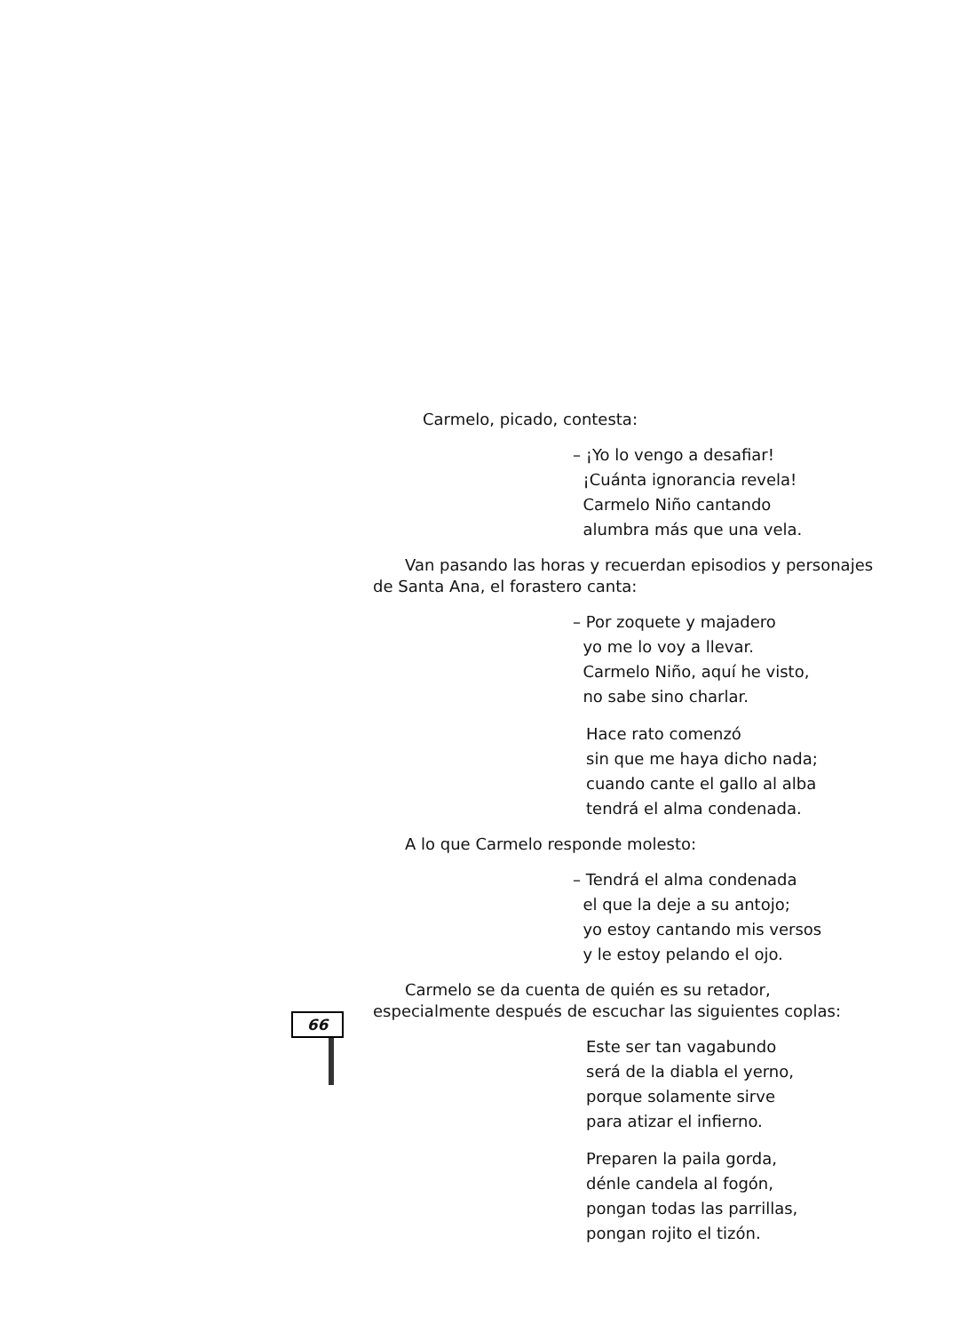Carmelo, picado, contesta:
– ¡Yo lo vengo a desafiar!
¡Cuánta ignorancia revela!
Carmelo Niño cantando
alumbra más que una vela.
Van pasando las horas y recuerdan episodios y personajes de Santa Ana, el forastero canta:
– Por zoquete y majadero
yo me lo voy a llevar.
Carmelo Niño, aquí he visto,
no sabe sino charlar.
Hace rato comenzó
sin que me haya dicho nada;
cuando cante el gallo al alba
tendrá el alma condenada.
A lo que Carmelo responde molesto:
– Tendrá el alma condenada
el que la deje a su antojo;
yo estoy cantando mis versos
y le estoy pelando el ojo.
Carmelo se da cuenta de quién es su retador, especialmente después de escuchar las siguientes coplas:
Este ser tan vagabundo
será de la diabla el yerno,
porque solamente sirve
para atizar el infierno.
Preparen la paila gorda,
dénle candela al fogón,
pongan todas las parrillas,
pongan rojito el tizón.
66